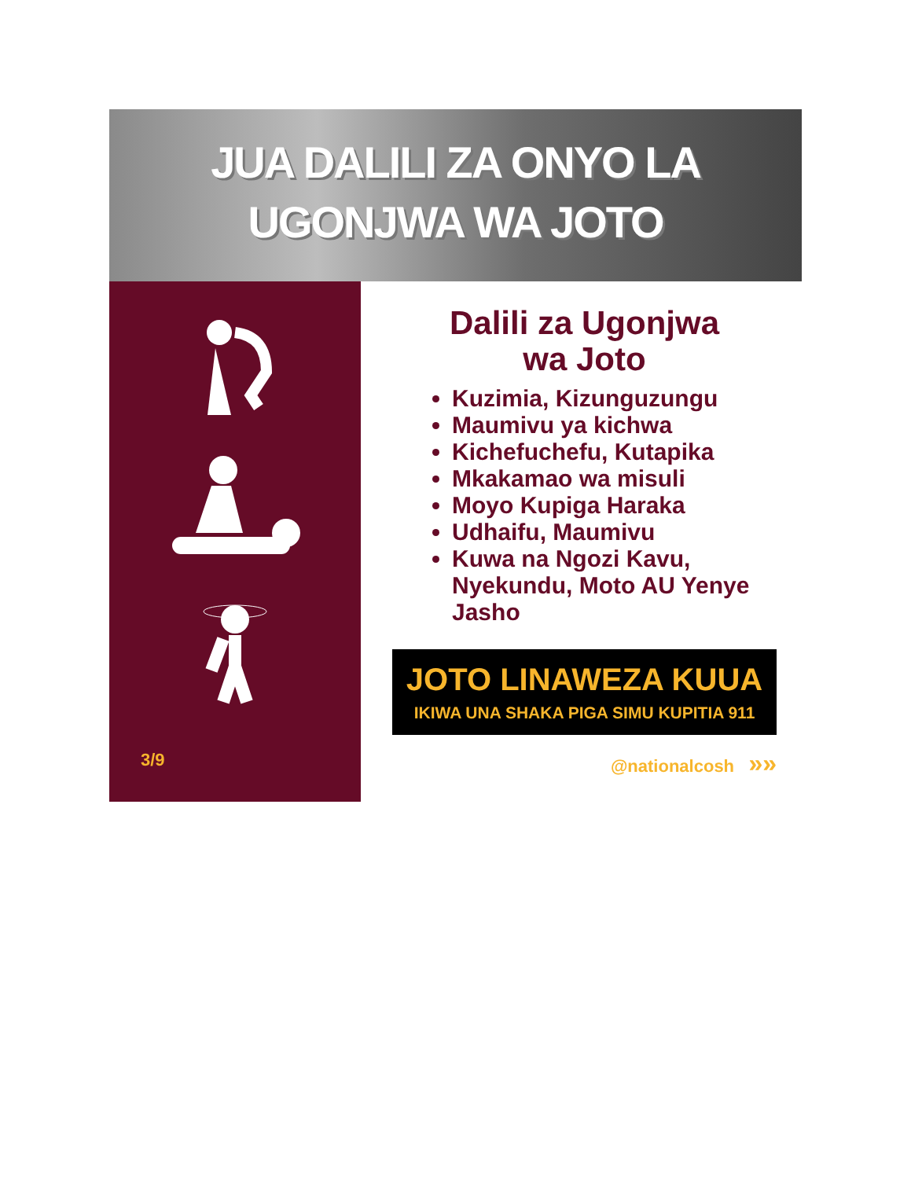JUA DALILI ZA ONYO LA
UGONJWA WA JOTO
3/9
Dalili za Ugonjwa
wa Joto
Kuzimia, Kizunguzungu
Maumivu ya kichwa
Kichefuchefu, Kutapika
Mkakamao wa misuli
Moyo Kupiga Haraka
Udhaifu, Maumivu
Kuwa na Ngozi Kavu, Nyekundu, Moto AU Yenye Jasho
JOTO LINAWEZA KUUA
IKIWA UNA SHAKA PIGA SIMU KUPITIA 911
@nationalcosh »»